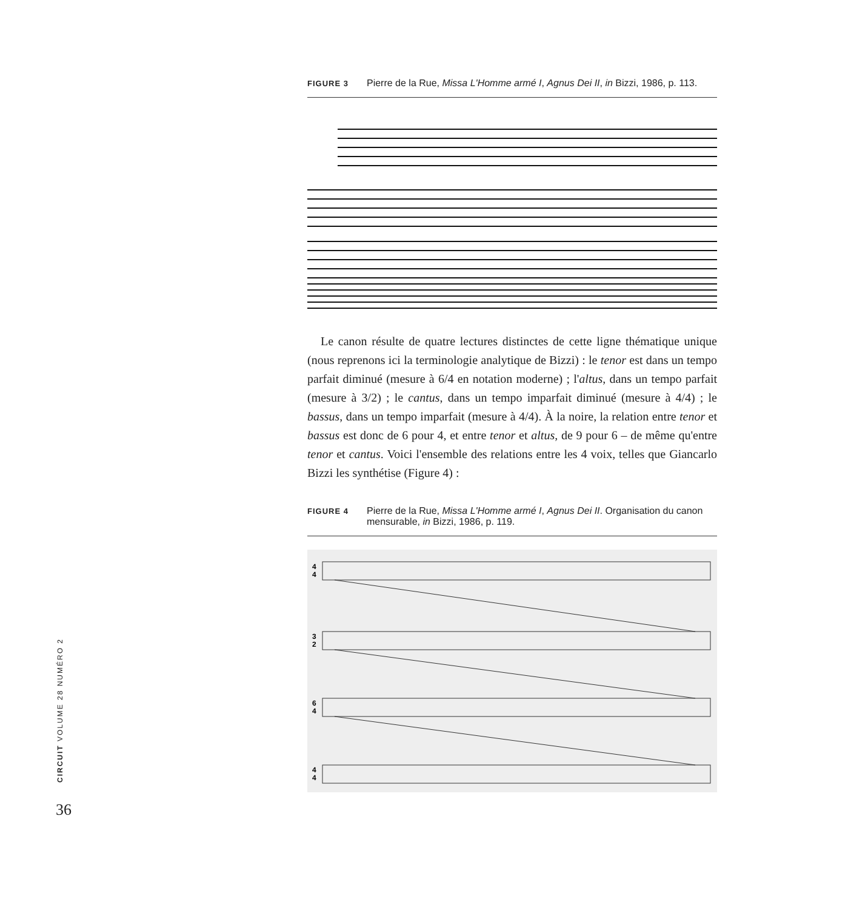FIGURE 3 Pierre de la Rue, Missa L'Homme armé I, Agnus Dei II, in Bizzi, 1986, p. 113.
Le canon résulte de quatre lectures distinctes de cette ligne thématique unique (nous reprenons ici la terminologie analytique de Bizzi) : le tenor est dans un tempo parfait diminué (mesure à 6/4 en notation moderne) ; l'altus, dans un tempo parfait (mesure à 3/2) ; le cantus, dans un tempo imparfait diminué (mesure à 4/4) ; le bassus, dans un tempo imparfait (mesure à 4/4). À la noire, la relation entre tenor et bassus est donc de 6 pour 4, et entre tenor et altus, de 9 pour 6 – de même qu'entre tenor et cantus. Voici l'ensemble des relations entre les 4 voix, telles que Giancarlo Bizzi les synthétise (Figure 4) :
FIGURE 4 Pierre de la Rue, Missa L'Homme armé I, Agnus Dei II. Organisation du canon mensurable, in Bizzi, 1986, p. 119.
4
4
3
2
6
4
4
4
CIRCUIT VOLUME 28 NUMÉRO 2
36